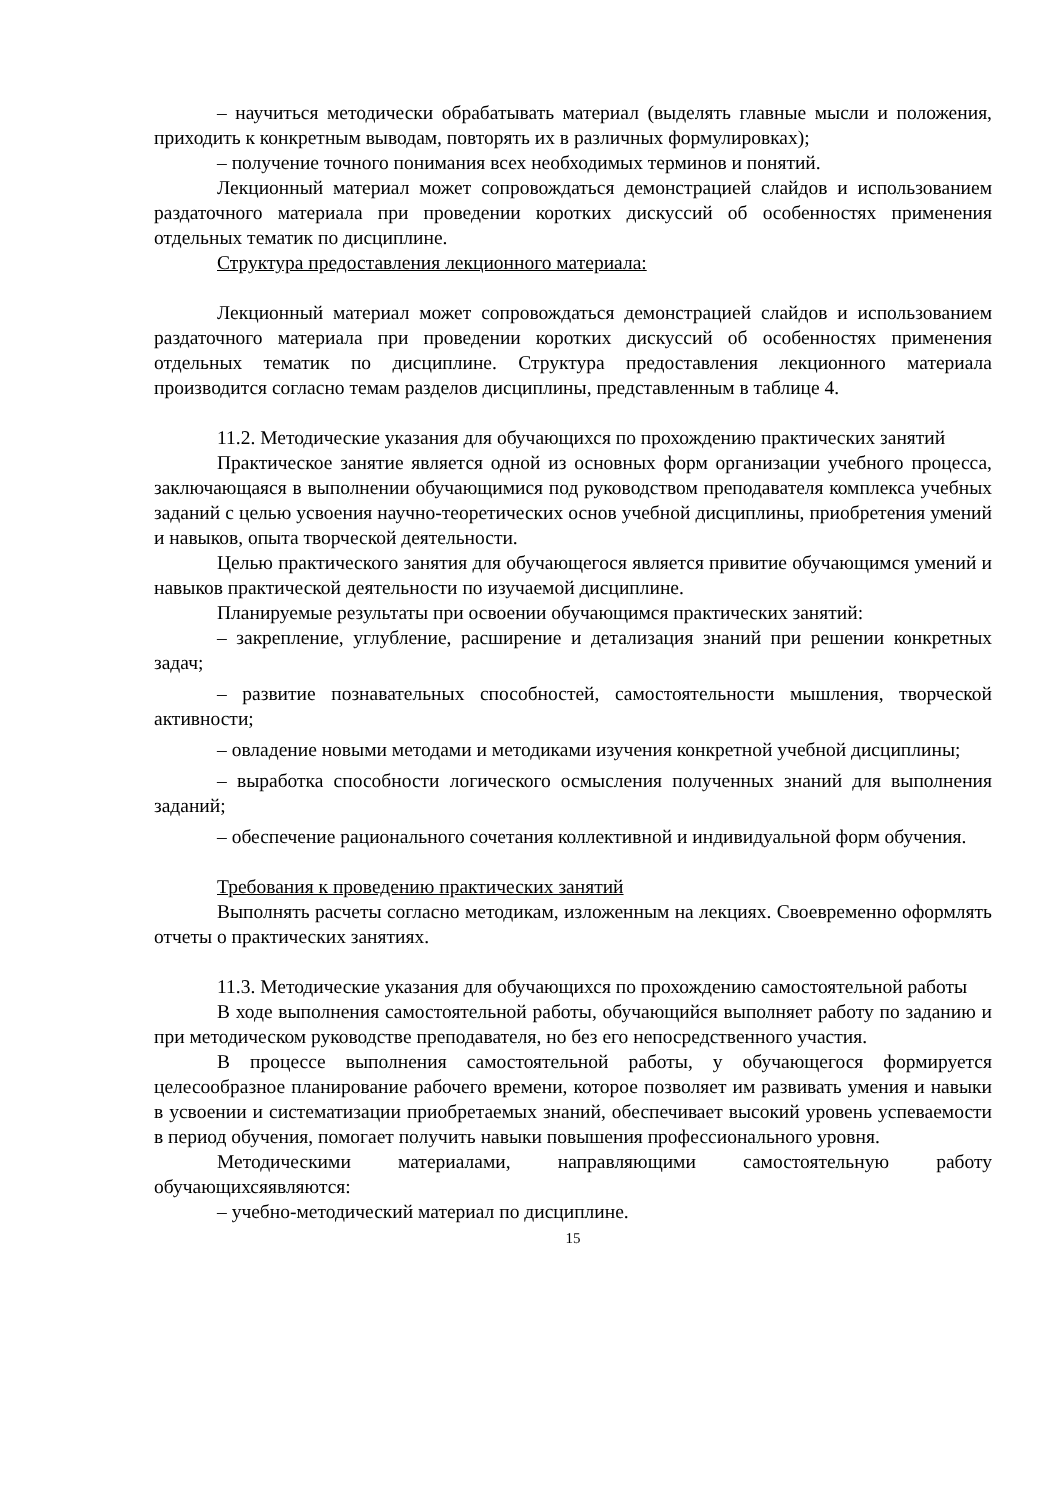– научиться методически обрабатывать материал (выделять главные мысли и положения, приходить к конкретным выводам, повторять их в различных формулировках);
– получение точного понимания всех необходимых терминов и понятий.
Лекционный материал может сопровождаться демонстрацией слайдов и использованием раздаточного материала при проведении коротких дискуссий об особенностях применения отдельных тематик по дисциплине.
Структура предоставления лекционного материала:
Лекционный материал может сопровождаться демонстрацией слайдов и использованием раздаточного материала при проведении коротких дискуссий об особенностях применения отдельных тематик по дисциплине. Структура предоставления лекционного материала производится согласно темам разделов дисциплины, представленным в таблице 4.
11.2. Методические указания для обучающихся по прохождению практических занятий
Практическое занятие является одной из основных форм организации учебного процесса, заключающаяся в выполнении обучающимися под руководством преподавателя комплекса учебных заданий с целью усвоения научно-теоретических основ учебной дисциплины, приобретения умений и навыков, опыта творческой деятельности.
Целью практического занятия для обучающегося является привитие обучающимся умений и навыков практической деятельности по изучаемой дисциплине.
Планируемые результаты при освоении обучающимся практических занятий:
– закрепление, углубление, расширение и детализация знаний при решении конкретных задач;
– развитие познавательных способностей, самостоятельности мышления, творческой активности;
– овладение новыми методами и методиками изучения конкретной учебной дисциплины;
– выработка способности логического осмысления полученных знаний для выполнения заданий;
– обеспечение рационального сочетания коллективной и индивидуальной форм обучения.
Требования к проведению практических занятий
Выполнять расчеты согласно методикам, изложенным на лекциях. Своевременно оформлять отчеты о практических занятиях.
11.3. Методические указания для обучающихся по прохождению самостоятельной работы
В ходе выполнения самостоятельной работы, обучающийся выполняет работу по заданию и при методическом руководстве преподавателя, но без его непосредственного участия.
В процессе выполнения самостоятельной работы, у обучающегося формируется целесообразное планирование рабочего времени, которое позволяет им развивать умения и навыки в усвоении и систематизации приобретаемых знаний, обеспечивает высокий уровень успеваемости в период обучения, помогает получить навыки повышения профессионального уровня.
Методическими материалами, направляющими самостоятельную работу обучающихсяявляются:
– учебно-методический материал по дисциплине.
15